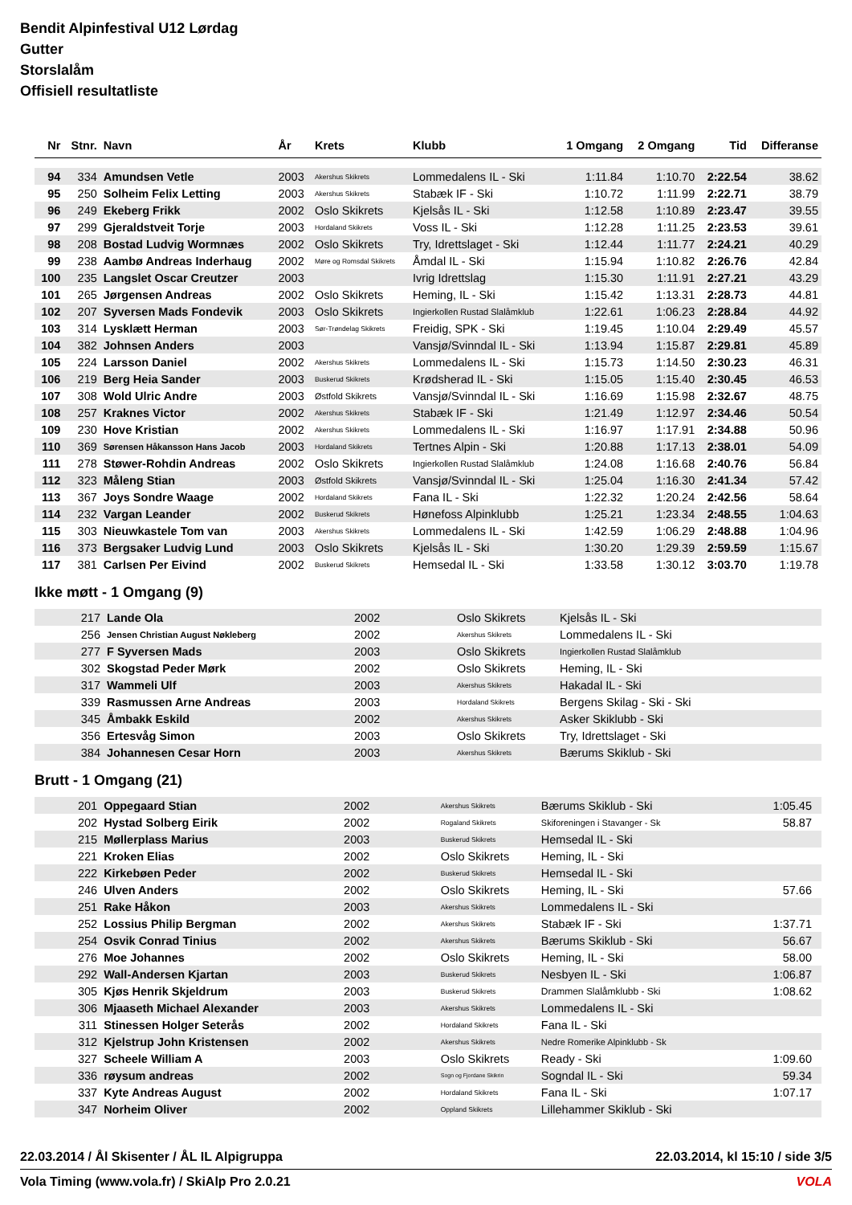Bendit Alpinfestival U12 Lørdag
Gutter
Storslalåm
Offisiell resultatliste
| Nr | Stnr. | Navn | År | Krets | Klubb | 1 Omgang | 2 Omgang | Tid | Differanse |
| --- | --- | --- | --- | --- | --- | --- | --- | --- | --- |
| 94 | 334 | Amundsen Vetle | 2003 | Akershus Skikrets | Lommedalens IL - Ski | 1:11.84 | 1:10.70 | 2:22.54 | 38.62 |
| 95 | 250 | Solheim Felix Letting | 2003 | Akershus Skikrets | Stabæk IF - Ski | 1:10.72 | 1:11.99 | 2:22.71 | 38.79 |
| 96 | 249 | Ekeberg Frikk | 2002 | Oslo Skikrets | Kjelsås IL - Ski | 1:12.58 | 1:10.89 | 2:23.47 | 39.55 |
| 97 | 299 | Gjeraldstveit Torje | 2003 | Hordaland Skikrets | Voss IL - Ski | 1:12.28 | 1:11.25 | 2:23.53 | 39.61 |
| 98 | 208 | Bostad Ludvig Wormnæs | 2002 | Oslo Skikrets | Try, Idrettslaget - Ski | 1:12.44 | 1:11.77 | 2:24.21 | 40.29 |
| 99 | 238 | Aambø Andreas Inderhaug | 2002 | Møre og Romsdal Skikrets | Åmdal IL - Ski | 1:15.94 | 1:10.82 | 2:26.76 | 42.84 |
| 100 | 235 | Langslet Oscar Creutzer | 2003 | | Ivrig Idrettslag | 1:15.30 | 1:11.91 | 2:27.21 | 43.29 |
| 101 | 265 | Jørgensen Andreas | 2002 | Oslo Skikrets | Heming, IL - Ski | 1:15.42 | 1:13.31 | 2:28.73 | 44.81 |
| 102 | 207 | Syversen Mads Fondevik | 2003 | Oslo Skikrets | Ingierkollen Rustad Slalåmklub | 1:22.61 | 1:06.23 | 2:28.84 | 44.92 |
| 103 | 314 | Lysklætt Herman | 2003 | Sør-Trøndelag Skikrets | Freidig, SPK - Ski | 1:19.45 | 1:10.04 | 2:29.49 | 45.57 |
| 104 | 382 | Johnsen Anders | 2003 | | Vansjø/Svinndal IL - Ski | 1:13.94 | 1:15.87 | 2:29.81 | 45.89 |
| 105 | 224 | Larsson Daniel | 2002 | Akershus Skikrets | Lommedalens IL - Ski | 1:15.73 | 1:14.50 | 2:30.23 | 46.31 |
| 106 | 219 | Berg Heia Sander | 2003 | Buskerud Skikrets | Krødsherad IL - Ski | 1:15.05 | 1:15.40 | 2:30.45 | 46.53 |
| 107 | 308 | Wold Ulric Andre | 2003 | Østfold Skikrets | Vansjø/Svinndal IL - Ski | 1:16.69 | 1:15.98 | 2:32.67 | 48.75 |
| 108 | 257 | Kraknes Victor | 2002 | Akershus Skikrets | Stabæk IF - Ski | 1:21.49 | 1:12.97 | 2:34.46 | 50.54 |
| 109 | 230 | Hove Kristian | 2002 | Akershus Skikrets | Lommedalens IL - Ski | 1:16.97 | 1:17.91 | 2:34.88 | 50.96 |
| 110 | 369 | Sørensen Håkansson Hans Jacob | 2003 | Hordaland Skikrets | Tertnes Alpin - Ski | 1:20.88 | 1:17.13 | 2:38.01 | 54.09 |
| 111 | 278 | Støwer-Rohdin Andreas | 2002 | Oslo Skikrets | Ingierkollen Rustad Slalåmklub | 1:24.08 | 1:16.68 | 2:40.76 | 56.84 |
| 112 | 323 | Måleng Stian | 2003 | Østfold Skikrets | Vansjø/Svinndal IL - Ski | 1:25.04 | 1:16.30 | 2:41.34 | 57.42 |
| 113 | 367 | Joys Sondre Waage | 2002 | Hordaland Skikrets | Fana IL - Ski | 1:22.32 | 1:20.24 | 2:42.56 | 58.64 |
| 114 | 232 | Vargan Leander | 2002 | Buskerud Skikrets | Hønefoss Alpinklubb | 1:25.21 | 1:23.34 | 2:48.55 | 1:04.63 |
| 115 | 303 | Nieuwkastele Tom van | 2003 | Akershus Skikrets | Lommedalens IL - Ski | 1:42.59 | 1:06.29 | 2:48.88 | 1:04.96 |
| 116 | 373 | Bergsaker Ludvig Lund | 2003 | Oslo Skikrets | Kjelsås IL - Ski | 1:30.20 | 1:29.39 | 2:59.59 | 1:15.67 |
| 117 | 381 | Carlsen Per Eivind | 2002 | Buskerud Skikrets | Hemsedal IL - Ski | 1:33.58 | 1:30.12 | 3:03.70 | 1:19.78 |
Ikke møtt - 1 Omgang (9)
| | 217 | Lande Ola | 2002 | Oslo Skikrets | Kjelsås IL - Ski |
| | 256 | Jensen Christian August Nøkleberg | 2002 | Akershus Skikrets | Lommedalens IL - Ski |
| | 277 | F Syversen Mads | 2003 | Oslo Skikrets | Ingierkollen Rustad Slalåmklub |
| | 302 | Skogstad Peder Mørk | 2002 | Oslo Skikrets | Heming, IL - Ski |
| | 317 | Wammeli Ulf | 2003 | Akershus Skikrets | Hakadal IL - Ski |
| | 339 | Rasmussen Arne Andreas | 2003 | Hordaland Skikrets | Bergens Skilag - Ski - Ski |
| | 345 | Åmbakk Eskild | 2002 | Akershus Skikrets | Asker Skiklubb - Ski |
| | 356 | Ertesvåg Simon | 2003 | Oslo Skikrets | Try, Idrettslaget - Ski |
| | 384 | Johannesen Cesar Horn | 2003 | Akershus Skikrets | Bærums Skiklub - Ski |
Brutt - 1 Omgang (21)
| | 201 | Oppegaard Stian | 2002 | Akershus Skikrets | Bærums Skiklub - Ski | 1:05.45 | |
| | 202 | Hystad Solberg Eirik | 2002 | Rogaland Skikrets | Skiforeningen i Stavanger - Sk | 58.87 | |
| | 215 | Møllerplass Marius | 2003 | Buskerud Skikrets | Hemsedal IL - Ski | | |
| | 221 | Kroken Elias | 2002 | Oslo Skikrets | Heming, IL - Ski | | |
| | 222 | Kirkebøen Peder | 2002 | Buskerud Skikrets | Hemsedal IL - Ski | | |
| | 246 | Ulven Anders | 2002 | Oslo Skikrets | Heming, IL - Ski | 57.66 | |
| | 251 | Rake Håkon | 2003 | Akershus Skikrets | Lommedalens IL - Ski | | |
| | 252 | Lossius Philip Bergman | 2002 | Akershus Skikrets | Stabæk IF - Ski | 1:37.71 | |
| | 254 | Osvik Conrad Tinius | 2002 | Akershus Skikrets | Bærums Skiklub - Ski | 56.67 | |
| | 276 | Moe Johannes | 2002 | Oslo Skikrets | Heming, IL - Ski | 58.00 | |
| | 292 | Wall-Andersen Kjartan | 2003 | Buskerud Skikrets | Nesbyen IL - Ski | 1:06.87 | |
| | 305 | Kjøs Henrik Skjeldrum | 2003 | Buskerud Skikrets | Drammen Slalåmklubb - Ski | 1:08.62 | |
| | 306 | Mjaaseth Michael Alexander | 2003 | Akershus Skikrets | Lommedalens IL - Ski | | |
| | 311 | Stinessen Holger Seterås | 2002 | Hordaland Skikrets | Fana IL - Ski | | |
| | 312 | Kjelstrup John Kristensen | 2002 | Akershus Skikrets | Nedre Romerike Alpinklubb - Sk | | |
| | 327 | Scheele William A | 2003 | Oslo Skikrets | Ready - Ski | 1:09.60 | |
| | 336 | røysum andreas | 2002 | Sogn og Fjordane Skikrin | Sogndal IL - Ski | 59.34 | |
| | 337 | Kyte Andreas August | 2002 | Hordaland Skikrets | Fana IL - Ski | 1:07.17 | |
| | 347 | Norheim Oliver | 2002 | Oppland Skikrets | Lillehammer Skiklub - Ski | | |
22.03.2014 / Ål Skisenter / ÅL IL Alpigruppa 22.03.2014, kl 15:10 / side 3/5
Vola Timing (www.vola.fr) / SkiAlp Pro 2.0.21 VOLA